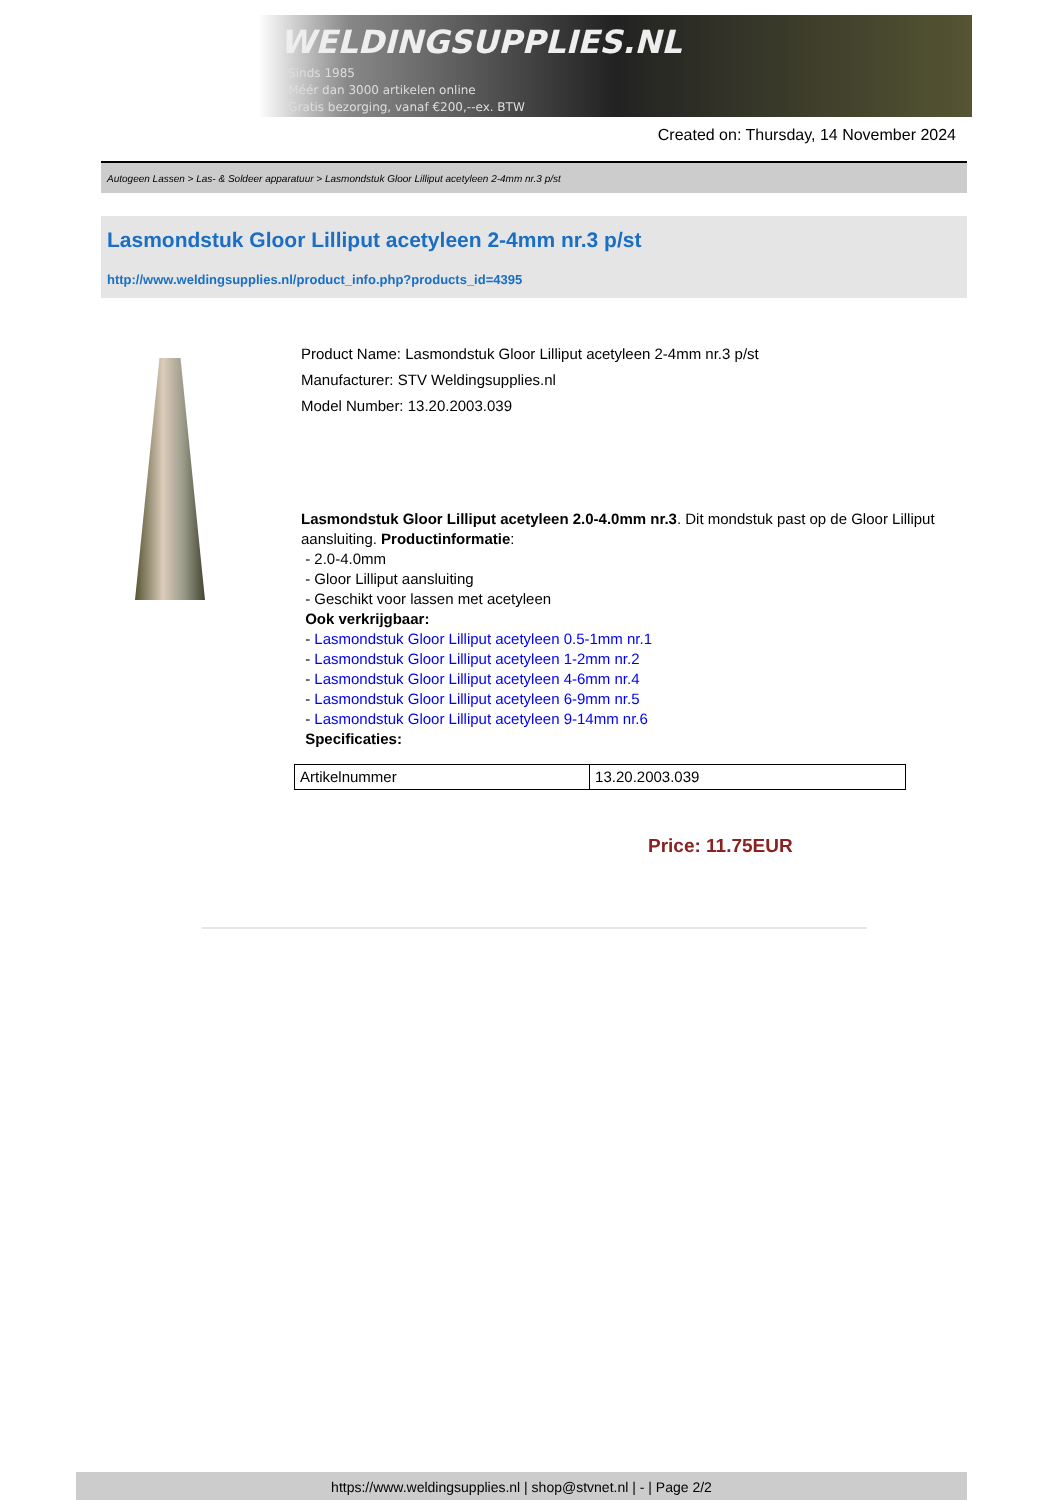WELDINGSUPPLIES.NL
- Sinds 1985
- Méér dan 3000 artikelen online
- Gratis bezorging, vanaf €200,--ex. BTW
Created on: Thursday, 14 November 2024
Autogeen Lassen > Las- & Soldeer apparatuur > Lasmondstuk Gloor Lilliput acetyleen 2-4mm nr.3 p/st
Lasmondstuk Gloor Lilliput acetyleen 2-4mm nr.3 p/st
http://www.weldingsupplies.nl/product_info.php?products_id=4395
Product Name: Lasmondstuk Gloor Lilliput acetyleen 2-4mm nr.3 p/st
Manufacturer: STV Weldingsupplies.nl
Model Number: 13.20.2003.039
Lasmondstuk Gloor Lilliput acetyleen 2.0-4.0mm nr.3. Dit mondstuk past op de Gloor Lilliput aansluiting. Productinformatie:
- 2.0-4.0mm
- Gloor Lilliput aansluiting
- Geschikt voor lassen met acetyleen
Ook verkrijgbaar:
- Lasmondstuk Gloor Lilliput acetyleen 0.5-1mm nr.1
- Lasmondstuk Gloor Lilliput acetyleen 1-2mm nr.2
- Lasmondstuk Gloor Lilliput acetyleen 4-6mm nr.4
- Lasmondstuk Gloor Lilliput acetyleen 6-9mm nr.5
- Lasmondstuk Gloor Lilliput acetyleen 9-14mm nr.6
Specificaties:
| Artikelnummer | 13.20.2003.039 |
Price: 11.75EUR
https://www.weldingsupplies.nl | shop@stvnet.nl | - | Page 2/2